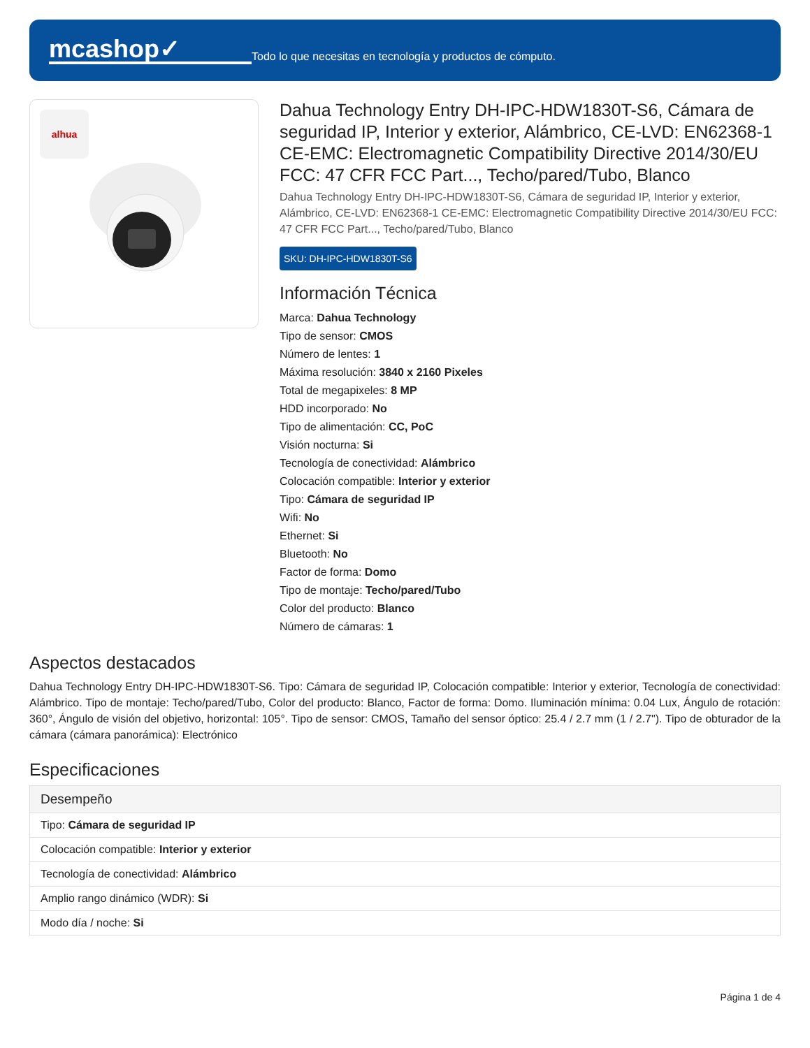mcashop✓
Todo lo que necesitas en tecnología y productos de cómputo.
alhua
Dahua Technology Entry DH-IPC-HDW1830T-S6, Cámara de seguridad IP, Interior y exterior, Alámbrico, CE-LVD: EN62368-1 CE-EMC: Electromagnetic Compatibility Directive 2014/30/EU FCC: 47 CFR FCC Part..., Techo/pared/Tubo, Blanco
Dahua Technology Entry DH-IPC-HDW1830T-S6, Cámara de seguridad IP, Interior y exterior, Alámbrico, CE-LVD: EN62368-1 CE-EMC: Electromagnetic Compatibility Directive 2014/30/EU FCC: 47 CFR FCC Part..., Techo/pared/Tubo, Blanco
SKU: DH-IPC-HDW1830T-S6
Información Técnica
Marca: Dahua Technology
Tipo de sensor: CMOS
Número de lentes: 1
Máxima resolución: 3840 x 2160 Pixeles
Total de megapixeles: 8 MP
HDD incorporado: No
Tipo de alimentación: CC, PoC
Visión nocturna: Si
Tecnología de conectividad: Alámbrico
Colocación compatible: Interior y exterior
Tipo: Cámara de seguridad IP
Wifi: No
Ethernet: Si
Bluetooth: No
Factor de forma: Domo
Tipo de montaje: Techo/pared/Tubo
Color del producto: Blanco
Número de cámaras: 1
Aspectos destacados
Dahua Technology Entry DH-IPC-HDW1830T-S6. Tipo: Cámara de seguridad IP, Colocación compatible: Interior y exterior, Tecnología de conectividad: Alámbrico. Tipo de montaje: Techo/pared/Tubo, Color del producto: Blanco, Factor de forma: Domo. Iluminación mínima: 0.04 Lux, Ángulo de rotación: 360°, Ángulo de visión del objetivo, horizontal: 105°. Tipo de sensor: CMOS, Tamaño del sensor óptico: 25.4 / 2.7 mm (1 / 2.7"). Tipo de obturador de la cámara (cámara panorámica): Electrónico
Especificaciones
| Desempeño |
| --- |
| Tipo: Cámara de seguridad IP |
| Colocación compatible: Interior y exterior |
| Tecnología de conectividad: Alámbrico |
| Amplio rango dinámico (WDR): Si |
| Modo día / noche: Si |
Página 1 de 4